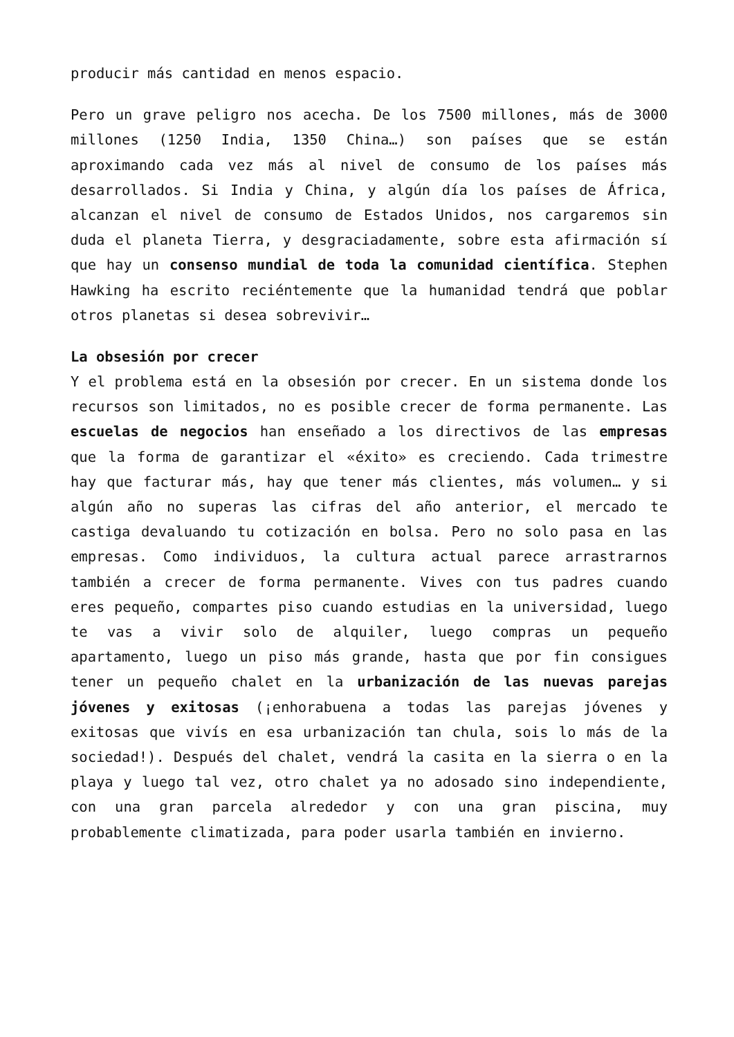producir más cantidad en menos espacio.
Pero un grave peligro nos acecha. De los 7500 millones, más de 3000 millones (1250 India, 1350 China…) son países que se están aproximando cada vez más al nivel de consumo de los países más desarrollados. Si India y China, y algún día los países de África, alcanzan el nivel de consumo de Estados Unidos, nos cargaremos sin duda el planeta Tierra, y desgraciadamente, sobre esta afirmación sí que hay un consenso mundial de toda la comunidad científica. Stephen Hawking ha escrito reciéntemente que la humanidad tendrá que poblar otros planetas si desea sobrevivir…
La obsesión por crecer
Y el problema está en la obsesión por crecer. En un sistema donde los recursos son limitados, no es posible crecer de forma permanente. Las escuelas de negocios han enseñado a los directivos de las empresas que la forma de garantizar el «éxito» es creciendo. Cada trimestre hay que facturar más, hay que tener más clientes, más volumen… y si algún año no superas las cifras del año anterior, el mercado te castiga devaluando tu cotización en bolsa. Pero no solo pasa en las empresas. Como individuos, la cultura actual parece arrastrarnos también a crecer de forma permanente. Vives con tus padres cuando eres pequeño, compartes piso cuando estudias en la universidad, luego te vas a vivir solo de alquiler, luego compras un pequeño apartamento, luego un piso más grande, hasta que por fin consigues tener un pequeño chalet en la urbanización de las nuevas parejas jóvenes y exitosas (¡enhorabuena a todas las parejas jóvenes y exitosas que vivís en esa urbanización tan chula, sois lo más de la sociedad!). Después del chalet, vendrá la casita en la sierra o en la playa y luego tal vez, otro chalet ya no adosado sino independiente, con una gran parcela alrededor y con una gran piscina, muy probablemente climatizada, para poder usarla también en invierno.